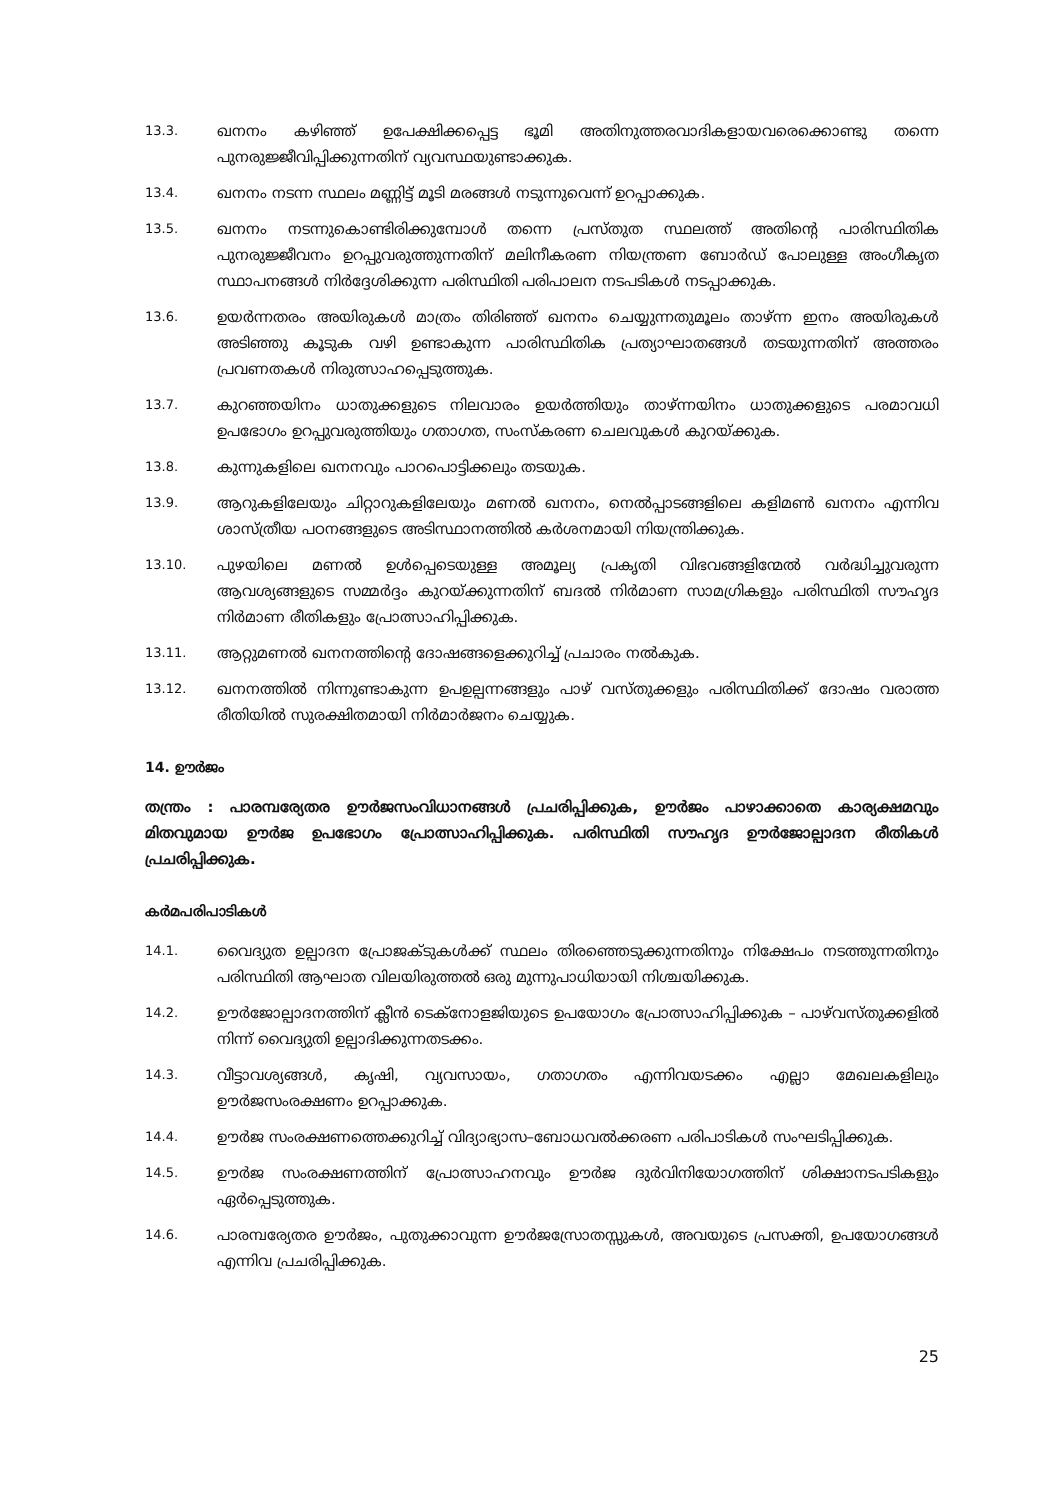13.3.
ഖനനം കഴിഞ്ഞ് ഉപേക്ഷിക്കപ്പെട്ട ഭൂമി അതിനുത്തരവാദികളായവരെക്കൊണ്ടു തന്നെ പുനരുജ്ജീവിപ്പിക്കുന്നതിന് വ്യവസ്ഥയുണ്ടാക്കുക.
13.4.
ഖനനം നടന്ന സ്ഥലം മണ്ണിട്ട് മൂടി മരങ്ങൾ നടുന്നുവെന്ന് ഉറപ്പാക്കുക.
13.5.
ഖനനം നടന്നുകൊണ്ടിരിക്കുമ്പോൾ തന്നെ പ്രസ്തുത സ്ഥലത്ത് അതിന്റെ പാരിസ്ഥിതിക പുനരുജ്ജീവനം ഉറപ്പുവരുത്തുന്നതിന് മലിനീകരണ നിയന്ത്രണ ബോർഡ് പോലുള്ള അംഗീകൃത സ്ഥാപനങ്ങൾ നിർദ്ദേശിക്കുന്ന പരിസ്ഥിതി പരിപാലന നടപടികൾ നടപ്പാക്കുക.
13.6.
ഉയർന്നതരം അയിരുകൾ മാത്രം തിരിഞ്ഞ് ഖനനം ചെയ്യുന്നതുമൂലം താഴ്ന്ന ഇനം അയിരുകൾ അടിഞ്ഞു കൂടുക വഴി ഉണ്ടാകുന്ന പാരിസ്ഥിതിക പ്രത്യാഘാതങ്ങൾ തടയുന്നതിന് അത്തരം പ്രവണതകൾ നിരുത്സാഹപ്പെടുത്തുക.
13.7.
കുറഞ്ഞയിനം ധാതുക്കളുടെ നിലവാരം ഉയർത്തിയും താഴ്ന്നയിനം ധാതുക്കളുടെ പരമാവധി ഉപഭോഗം ഉറപ്പുവരുത്തിയും ഗതാഗത, സംസ്കരണ ചെലവുകൾ കുറയ്ക്കുക.
13.8.
കുന്നുകളിലെ ഖനനവും പാറപൊട്ടിക്കലും തടയുക.
13.9.
ആറുകളിലേയും ചിറ്റാറുകളിലേയും മണൽ ഖനനം, നെൽപ്പാടങ്ങളിലെ കളിമൺ ഖനനം എന്നിവ ശാസ്ത്രീയ പഠനങ്ങളുടെ അടിസ്ഥാനത്തിൽ കർശനമായി നിയന്ത്രിക്കുക.
13.10.
പുഴയിലെ മണൽ ഉൾപ്പെടെയുള്ള അമൂല്യ പ്രകൃതി വിഭവങ്ങളിന്മേൽ വർദ്ധിച്ചുവരുന്ന ആവശ്യങ്ങളുടെ സമ്മർദ്ദം കുറയ്ക്കുന്നതിന് ബദൽ നിർമാണ സാമഗ്രികളും പരിസ്ഥിതി സൗഹൃദ നിർമാണ രീതികളും പ്രോത്സാഹിപ്പിക്കുക.
13.11.
ആറ്റുമണൽ ഖനനത്തിന്റെ ദോഷങ്ങളെക്കുറിച്ച് പ്രചാരം നൽകുക.
13.12.
ഖനനത്തിൽ നിന്നുണ്ടാകുന്ന ഉപഉല്പന്നങ്ങളും പാഴ് വസ്തുക്കളും പരിസ്ഥിതിക്ക് ദോഷം വരാത്ത രീതിയിൽ സുരക്ഷിതമായി നിർമാർജനം ചെയ്യുക.
14. ഊർജം
തന്ത്രം : പാരമ്പര്യേതര ഊർജസംവിധാനങ്ങൾ പ്രചരിപ്പിക്കുക, ഊർജം പാഴാക്കാതെ കാര്യക്ഷമവും മിതവുമായ ഊർജ ഉപഭോഗം പ്രോത്സാഹിപ്പിക്കുക. പരിസ്ഥിതി സൗഹൃദ ഊർജോല്പാദന രീതികൾ പ്രചരിപ്പിക്കുക.
കർമപരിപാടികൾ
14.1.
വൈദ്യുത ഉല്പാദന പ്രോജക്ടുകൾക്ക് സ്ഥലം തിരഞ്ഞെടുക്കുന്നതിനും നിക്ഷേപം നടത്തുന്നതിനും പരിസ്ഥിതി ആഘാത വിലയിരുത്തൽ ഒരു മുന്നുപാധിയായി നിശ്ചയിക്കുക.
14.2.
ഊർജോല്പാദനത്തിന് ക്ലീൻ ടെക്നോളജിയുടെ ഉപയോഗം പ്രോത്സാഹിപ്പിക്കുക – പാഴ്‌വസ്തുക്കളിൽ നിന്ന് വൈദ്യുതി ഉല്പാദിക്കുന്നതടക്കം.
14.3.
വീട്ടാവശ്യങ്ങൾ, കൃഷി, വ്യവസായം, ഗതാഗതം എന്നിവയടക്കം എല്ലാ മേഖലകളിലും ഊർജസംരക്ഷണം ഉറപ്പാക്കുക.
14.4.
ഊർജ സംരക്ഷണത്തെക്കുറിച്ച് വിദ്യാഭ്യാസ–ബോധവൽക്കരണ പരിപാടികൾ സംഘടിപ്പിക്കുക.
14.5.
ഊർജ സംരക്ഷണത്തിന് പ്രോത്സാഹനവും ഊർജ ദുർവിനിയോഗത്തിന് ശിക്ഷാനടപടികളും ഏർപ്പെടുത്തുക.
14.6.
പാരമ്പര്യേതര ഊർജം, പുതുക്കാവുന്ന ഊർജസ്രോതസ്സുകൾ, അവയുടെ പ്രസക്തി, ഉപയോഗങ്ങൾ എന്നിവ പ്രചരിപ്പിക്കുക.
25